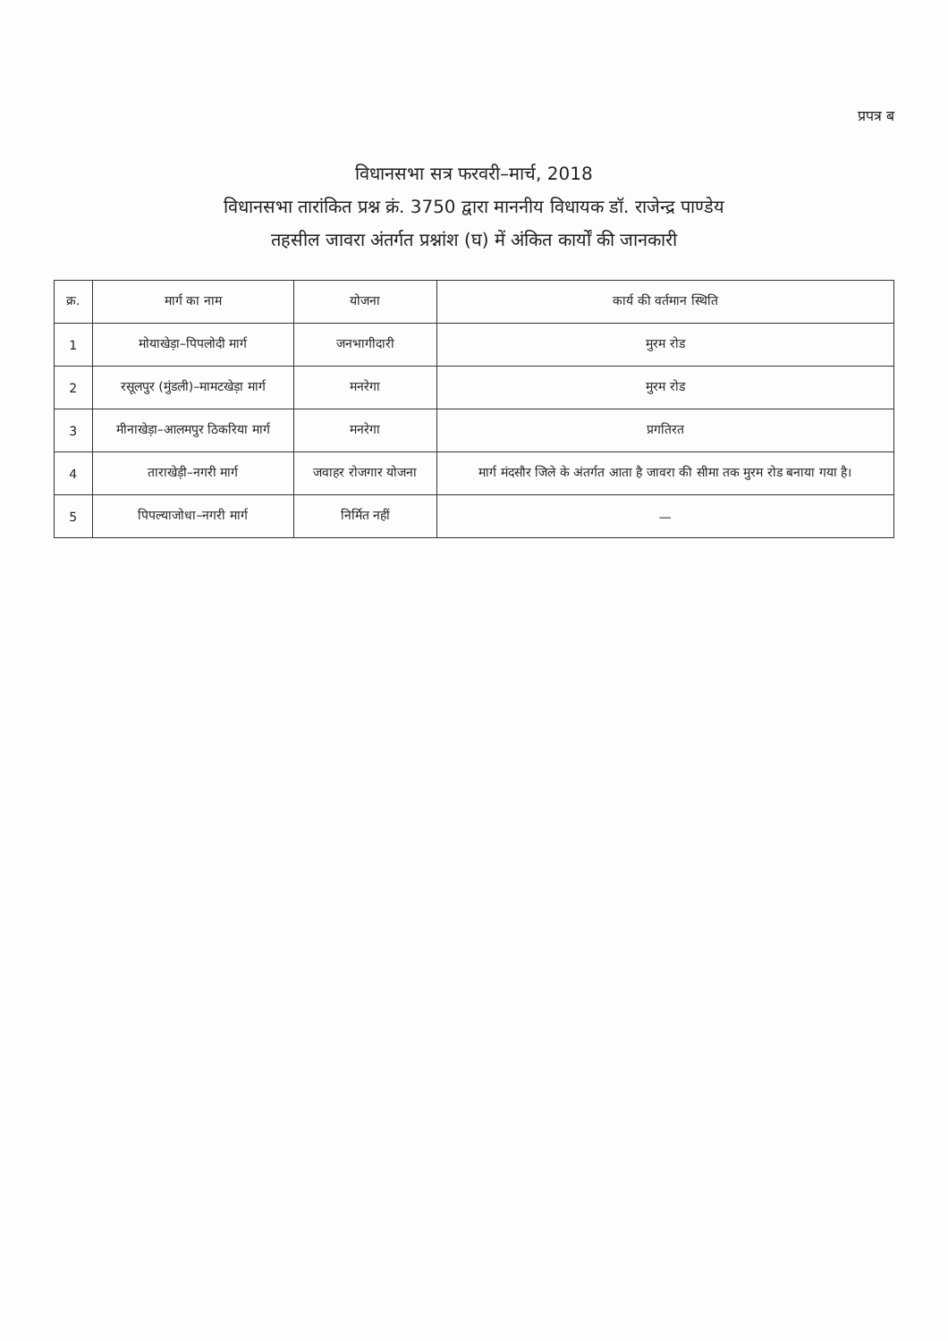प्रपत्र ब
विधानसभा सत्र फरवरी–मार्च, 2018
विधानसभा तारांकित प्रश्न क्रं. 3750 द्वारा माननीय विधायक डॉ. राजेन्द्र पाण्डेय
तहसील जावरा अंतर्गत प्रश्नांश (घ) में अंकित कार्यों की जानकारी
| क्र. | मार्ग का नाम | योजना | कार्य की वर्तमान स्थिति |
| --- | --- | --- | --- |
| 1 | मोयाखेड़ा–पिपलोदी मार्ग | जनभागीदारी | मुरम रोड |
| 2 | रसूलपुर (मुंडली)–मामटखेड़ा मार्ग | मनरेगा | मुरम रोड |
| 3 | मीनाखेड़ा–आलमपुर ठिकरिया मार्ग | मनरेगा | प्रगतिरत |
| 4 | ताराखेड़ी–नगरी मार्ग | जवाहर रोजगार योजना | मार्ग मंदसौर जिले के अंतर्गत आता है जावरा की सीमा तक मुरम रोड बनाया गया है। |
| 5 | पिपल्याजोधा–नगरी मार्ग | निर्मित नहीं | — |